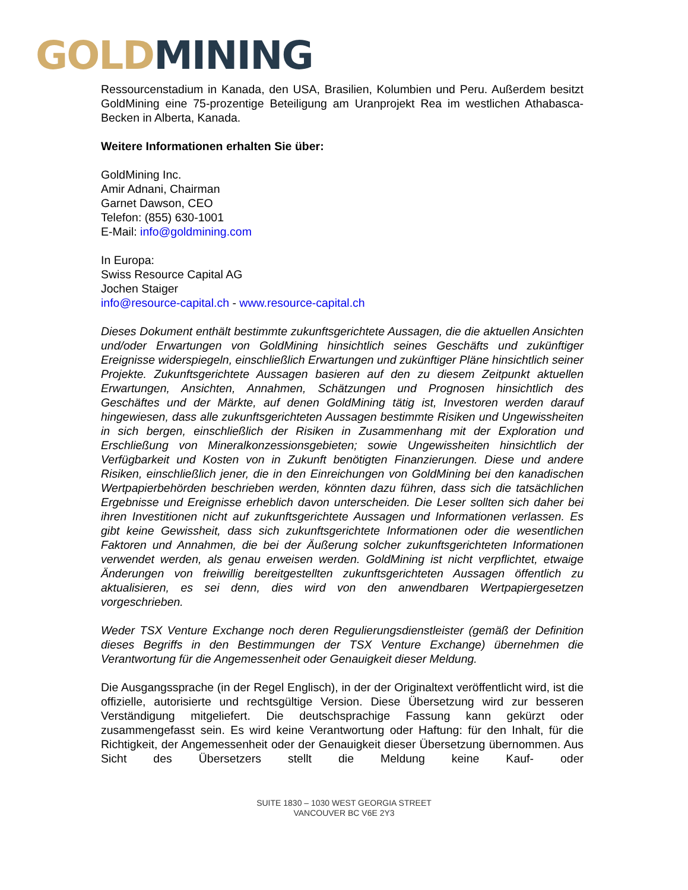GOLD MINING
Ressourcenstadium in Kanada, den USA, Brasilien, Kolumbien und Peru. Außerdem besitzt GoldMining eine 75-prozentige Beteiligung am Uranprojekt Rea im westlichen Athabasca-Becken in Alberta, Kanada.
Weitere Informationen erhalten Sie über:
GoldMining Inc.
Amir Adnani, Chairman
Garnet Dawson, CEO
Telefon: (855) 630-1001
E-Mail: info@goldmining.com
In Europa:
Swiss Resource Capital AG
Jochen Staiger
info@resource-capital.ch - www.resource-capital.ch
Dieses Dokument enthält bestimmte zukunftsgerichtete Aussagen, die die aktuellen Ansichten und/oder Erwartungen von GoldMining hinsichtlich seines Geschäfts und zukünftiger Ereignisse widerspiegeln, einschließlich Erwartungen und zukünftiger Pläne hinsichtlich seiner Projekte. Zukunftsgerichtete Aussagen basieren auf den zu diesem Zeitpunkt aktuellen Erwartungen, Ansichten, Annahmen, Schätzungen und Prognosen hinsichtlich des Geschäftes und der Märkte, auf denen GoldMining tätig ist, Investoren werden darauf hingewiesen, dass alle zukunftsgerichteten Aussagen bestimmte Risiken und Ungewissheiten in sich bergen, einschließlich der Risiken in Zusammenhang mit der Exploration und Erschließung von Mineralkonzessionsgebieten; sowie Ungewissheiten hinsichtlich der Verfügbarkeit und Kosten von in Zukunft benötigten Finanzierungen. Diese und andere Risiken, einschließlich jener, die in den Einreichungen von GoldMining bei den kanadischen Wertpapierbehörden beschrieben werden, könnten dazu führen, dass sich die tatsächlichen Ergebnisse und Ereignisse erheblich davon unterscheiden. Die Leser sollten sich daher bei ihren Investitionen nicht auf zukunftsgerichtete Aussagen und Informationen verlassen. Es gibt keine Gewissheit, dass sich zukunftsgerichtete Informationen oder die wesentlichen Faktoren und Annahmen, die bei der Äußerung solcher zukunftsgerichteten Informationen verwendet werden, als genau erweisen werden. GoldMining ist nicht verpflichtet, etwaige Änderungen von freiwillig bereitgestellten zukunftsgerichteten Aussagen öffentlich zu aktualisieren, es sei denn, dies wird von den anwendbaren Wertpapiergesetzen vorgeschrieben.
Weder TSX Venture Exchange noch deren Regulierungsdienstleister (gemäß der Definition dieses Begriffs in den Bestimmungen der TSX Venture Exchange) übernehmen die Verantwortung für die Angemessenheit oder Genauigkeit dieser Meldung.
Die Ausgangssprache (in der Regel Englisch), in der der Originaltext veröffentlicht wird, ist die offizielle, autorisierte und rechtsgültige Version. Diese Übersetzung wird zur besseren Verständigung mitgeliefert. Die deutschsprachige Fassung kann gekürzt oder zusammengefasst sein. Es wird keine Verantwortung oder Haftung: für den Inhalt, für die Richtigkeit, der Angemessenheit oder der Genauigkeit dieser Übersetzung übernommen. Aus Sicht des Übersetzers stellt die Meldung keine Kauf- oder
SUITE 1830 – 1030 WEST GEORGIA STREET
VANCOUVER BC V6E 2Y3